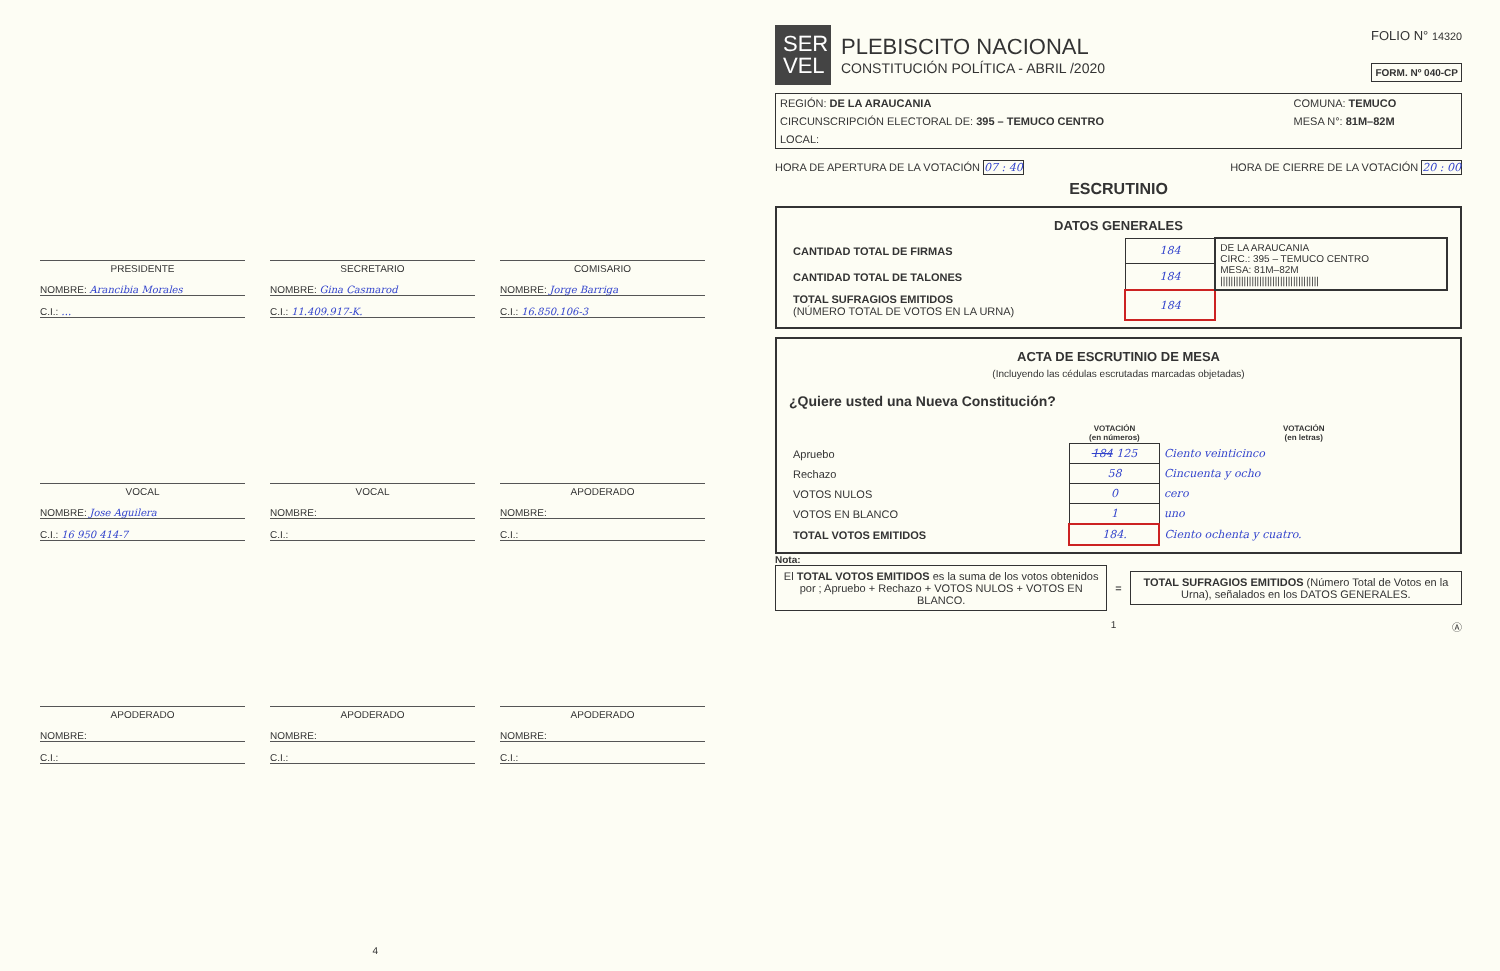PRESIDENTE
NOMBRE: Arancibia Morales
C.I.: …
SECRETARIO
NOMBRE: Gina Casmarod
C.I.: 11.409.917-K.
COMISARIO
NOMBRE: Jorge Barriga
C.I.: 16.850.106-3
VOCAL
NOMBRE: Jose Aguilera
C.I.: 16 950 414-7
VOCAL
NOMBRE:
C.I.:
APODERADO
NOMBRE:
C.I.:
APODERADO
NOMBRE:
C.I.:
APODERADO
NOMBRE:
C.I.:
APODERADO
NOMBRE:
C.I.:
4
SER VEL
PLEBISCITO NACIONAL
CONSTITUCIÓN POLÍTICA - ABRIL /2020
FOLIO N° 14320
FORM. Nº 040-CP
| REGIÓN: DE LA ARAUCANIA | COMUNA: TEMUCO | |
| CIRCUNSCRIPCIÓN ELECTORAL DE: 395 – TEMUCO CENTRO | | MESA N°: 81M–82M |
| LOCAL: | | |
HORA DE APERTURA DE LA VOTACIÓN 07 : 40 HORA DE CIERRE DE LA VOTACIÓN 20 : 00
ESCRUTINIO
DATOS GENERALES
| CANTIDAD TOTAL DE FIRMAS | 184 | DE LA ARAUCANIA CIRC.: 395 – TEMUCO CENTRO MESA: 81M–82M ////////////////////////////////////// |
| CANTIDAD TOTAL DE TALONES | 184 | |
| TOTAL SUFRAGIOS EMITIDOS (NÚMERO TOTAL DE VOTOS EN LA URNA) | 184 | |
ACTA DE ESCRUTINIO DE MESA
(Incluyendo las cédulas escrutadas marcadas objetadas)
¿Quiere usted una Nueva Constitución?
| | VOTACIÓN (en números) | VOTACIÓN (en letras) |
| Apruebo | 184 125 | Ciento veinticinco |
| Rechazo | 58 | Cincuenta y ocho |
| VOTOS NULOS | 0 | cero |
| VOTOS EN BLANCO | 1 | uno |
| TOTAL VOTOS EMITIDOS | 184. | Ciento ochenta y cuatro. |
Nota:
El TOTAL VOTOS EMITIDOS es la suma de los votos obtenidos por ; Apruebo + Rechazo + VOTOS NULOS + VOTOS EN BLANCO.
=
TOTAL SUFRAGIOS EMITIDOS (Número Total de Votos en la Urna), señalados en los DATOS GENERALES.
1 Ⓐ